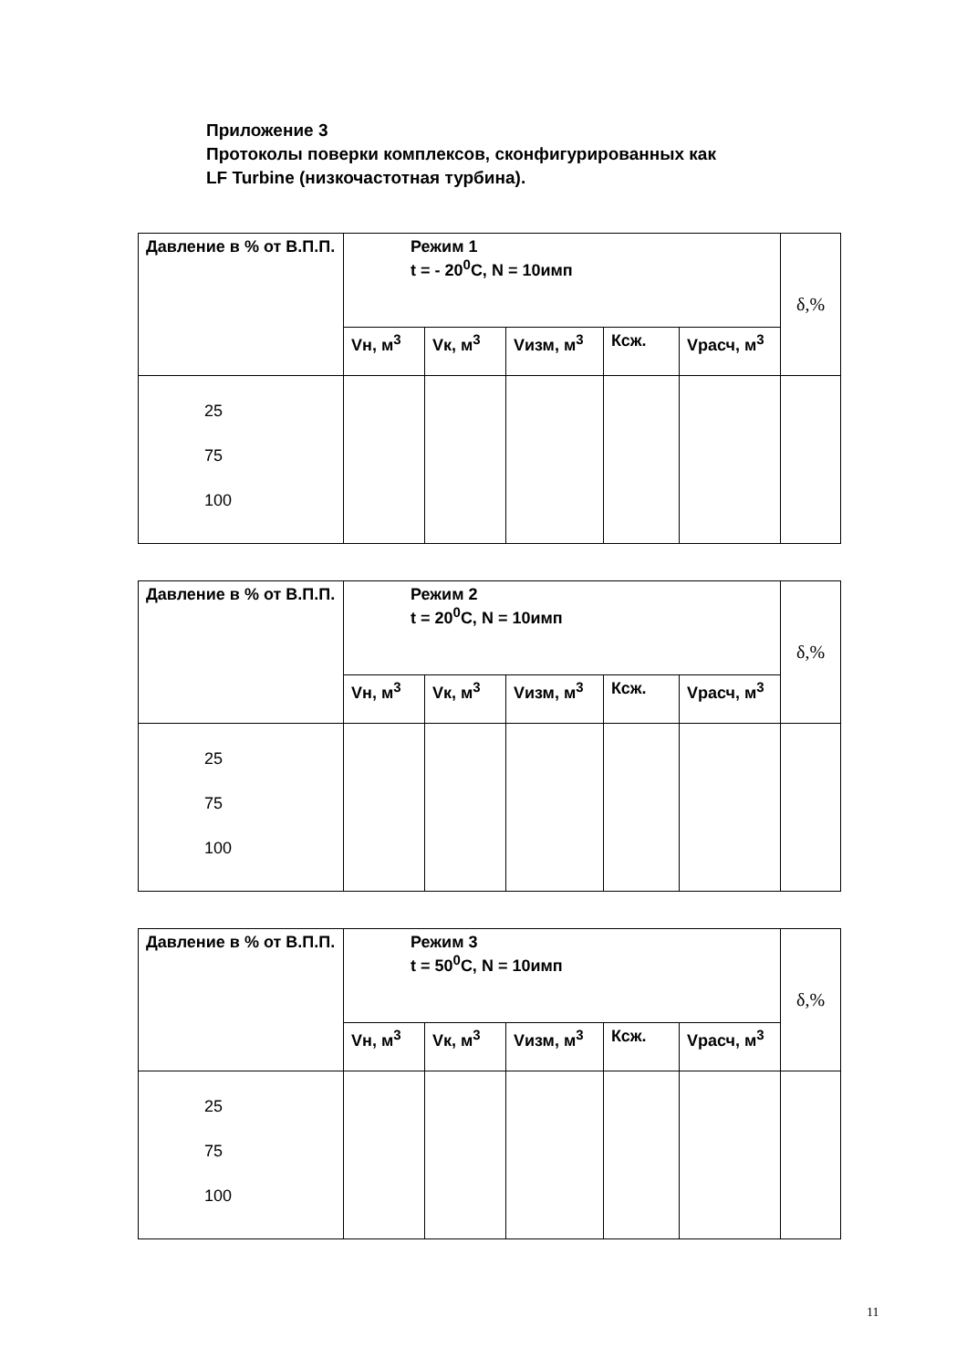Приложение 3
Протоколы поверки комплексов, сконфигурированных как
LF Turbine (низкочастотная турбина).
| Давление в % от В.П.П. | Режим 1 t = - 20<sup>0</sup>C, N = 10имп | | | | | δ,% |
| | Vн, м<sup>3</sup> | Vк, м<sup>3</sup> | Vизм, м<sup>3</sup> | Ксж. | Vрасч, м<sup>3</sup> | |
| 25 75 100 | | | | | | |
| Давление в % от В.П.П. | Режим 2 t = 20<sup>0</sup>C, N = 10имп | | | | | δ,% |
| | Vн, м<sup>3</sup> | Vк, м<sup>3</sup> | Vизм, м<sup>3</sup> | Ксж. | Vрасч, м<sup>3</sup> | |
| 25 75 100 | | | | | | |
| Давление в % от В.П.П. | Режим 3 t = 50<sup>0</sup>C, N = 10имп | | | | | δ,% |
| | Vн, м<sup>3</sup> | Vк, м<sup>3</sup> | Vизм, м<sup>3</sup> | Ксж. | Vрасч, м<sup>3</sup> | |
| 25 75 100 | | | | | | |
11